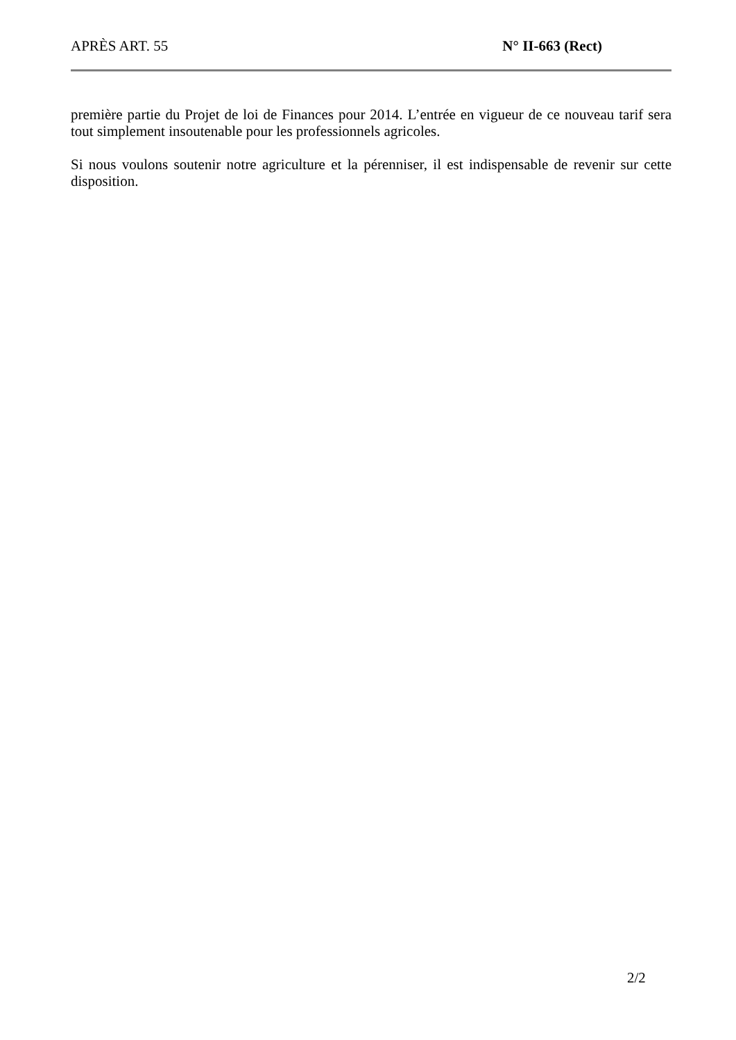APRÈS ART. 55 N° II-663 (Rect)
première partie du Projet de loi de Finances pour 2014. L’entrée en vigueur de ce nouveau tarif sera tout simplement insoutenable pour les professionnels agricoles.
Si nous voulons soutenir notre agriculture et la pérenniser, il est indispensable de revenir sur cette disposition.
2/2